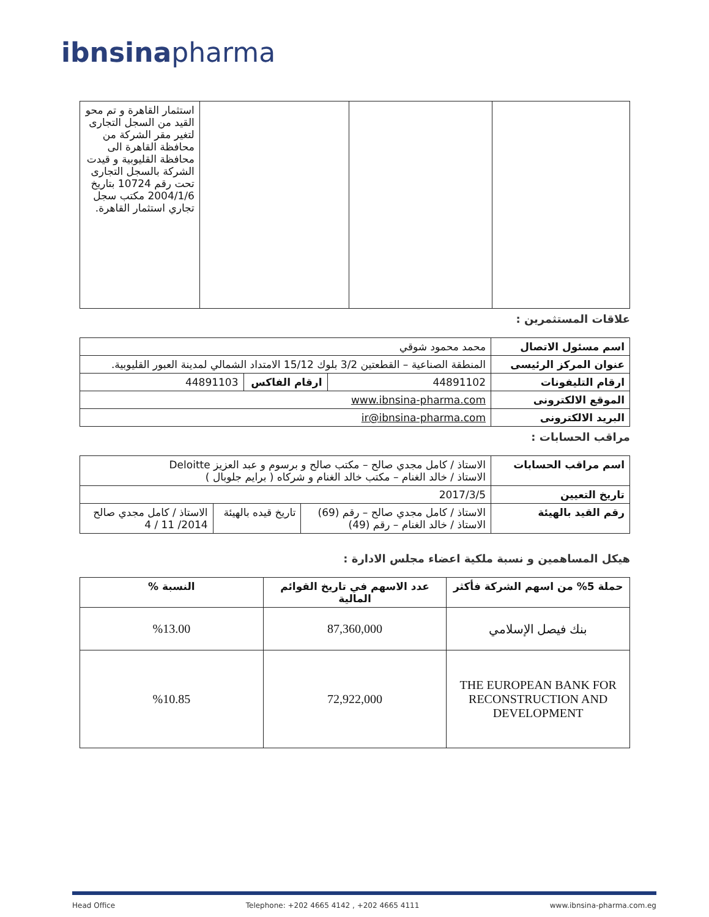ibnsinapharma
| | | | استثمار القاهرة و تم محو القيد من السجل التجارى لتغير مقر الشركة من محافظة القاهرة الى محافظة القليوبية و قيدت الشركة بالسجل التجارى تحت رقم 10724 بتاريخ 2004/1/6 مكتب سجل تجاري استثمار القاهرة. |
علاقات المستثمرين :
| اسم مسئول الاتصال | محمد محمود شوقي | | |
| عنوان المركز الرئيسى | المنطقة الصناعية – القطعتين 3/2 بلوك 15/12 الامتداد الشمالي لمدينة العبور القليوبية. | | |
| ارقام التليفونات | 44891102 | ارقام الفاكس | 44891103 |
| الموقع الالكترونى | www.ibnsina-pharma.com | | |
| البريد الالكترونى | ir@ibnsina-pharma.com | | |
مراقب الحسابات :
| اسم مراقب الحسابات | الاستاذ / كامل مجدي صالح – مكتب صالح و برسوم و عبد العزيز Deloitte الاستاذ / خالد الغنام – مكتب خالد الغنام و شركاه ( برايم جلوبال ) | | |
| تاريخ التعيين | 2017/3/5 | | |
| رقم القيد بالهيئة | الاستاذ / كامل مجدي صالح – رقم (69) الاستاذ / خالد الغنام – رقم (49) | تاريخ قيده بالهيئة | الاستاذ / كامل مجدي صالح 2014/ 11 / 4 |
هيكل المساهمين و نسبة ملكية اعضاء مجلس الادارة :
| حملة 5% من اسهم الشركة فأكثر | عدد الاسهم في تاريخ القوائم المالية | النسبة % |
| --- | --- | --- |
| بنك فيصل الإسلامي | 87,360,000 | %13.00 |
| THE EUROPEAN BANK FOR RECONSTRUCTION AND DEVELOPMENT | 72,922,000 | %10.85 |
Head Office Telephone: +202 4665 4142 , +202 4665 4111 www.ibnsina-pharma.com.eg